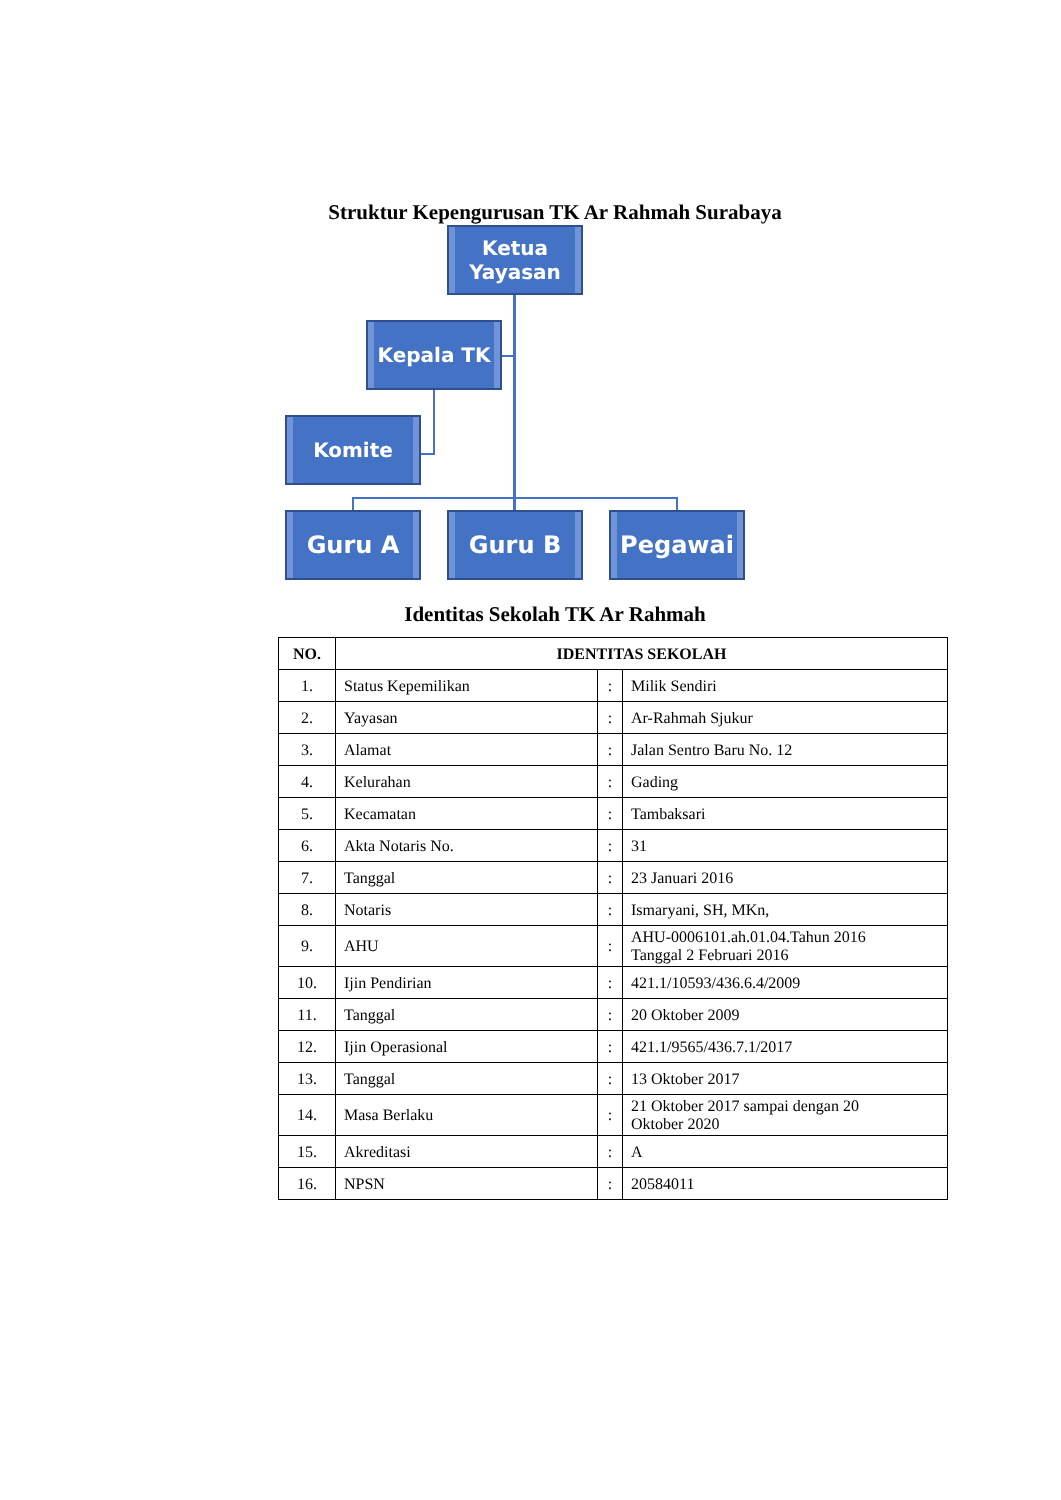Struktur Kepengurusan TK Ar Rahmah Surabaya
Ketua Yayasan
Kepala TK
Komite
Guru A Guru B Pegawai
Identitas Sekolah TK Ar Rahmah
| NO. | IDENTITAS SEKOLAH | | |
| --- | --- | --- | --- |
| 1. | Status Kepemilikan | : | Milik Sendiri |
| 2. | Yayasan | : | Ar-Rahmah Sjukur |
| 3. | Alamat | : | Jalan Sentro Baru No. 12 |
| 4. | Kelurahan | : | Gading |
| 5. | Kecamatan | : | Tambaksari |
| 6. | Akta Notaris No. | : | 31 |
| 7. | Tanggal | : | 23 Januari 2016 |
| 8. | Notaris | : | Ismaryani, SH, MKn, |
| 9. | AHU | : | AHU-0006101.ah.01.04.Tahun 2016 Tanggal 2 Februari 2016 |
| 10. | Ijin Pendirian | : | 421.1/10593/436.6.4/2009 |
| 11. | Tanggal | : | 20 Oktober 2009 |
| 12. | Ijin Operasional | : | 421.1/9565/436.7.1/2017 |
| 13. | Tanggal | : | 13 Oktober 2017 |
| 14. | Masa Berlaku | : | 21 Oktober 2017 sampai dengan 20 Oktober 2020 |
| 15. | Akreditasi | : | A |
| 16. | NPSN | : | 20584011 |